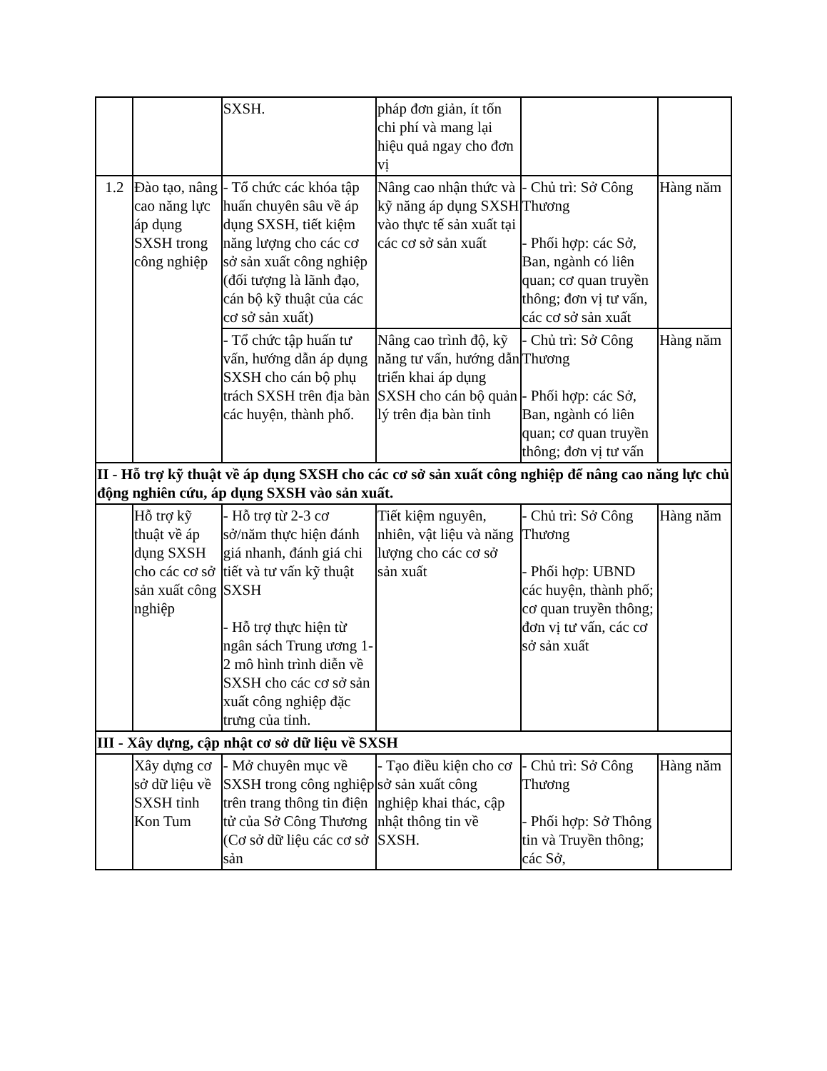| | | SXSH. | pháp đơn giản, ít tốn chi phí và mang lại hiệu quả ngay cho đơn vị | | |
| 1.2 | Đào tạo, nâng cao năng lực áp dụng SXSH trong công nghiệp | - Tổ chức các khóa tập huấn chuyên sâu về áp dụng SXSH, tiết kiệm năng lượng cho các cơ sở sản xuất công nghiệp (đối tượng là lãnh đạo, cán bộ kỹ thuật của các cơ sở sản xuất) | Nâng cao nhận thức và kỹ năng áp dụng SXSH vào thực tế sản xuất tại các cơ sở sản xuất | - Chủ trì: Sở Công Thương - Phối hợp: các Sở, Ban, ngành có liên quan; cơ quan truyền thông; đơn vị tư vấn, các cơ sở sản xuất | Hàng năm |
| | | - Tổ chức tập huấn tư vấn, hướng dẫn áp dụng SXSH cho cán bộ phụ trách SXSH trên địa bàn các huyện, thành phố. | Nâng cao trình độ, kỹ năng tư vấn, hướng dẫn triển khai áp dụng SXSH cho cán bộ quản lý trên địa bàn tỉnh | - Chủ trì: Sở Công Thương - Phối hợp: các Sở, Ban, ngành có liên quan; cơ quan truyền thông; đơn vị tư vấn | Hàng năm |
| II - Hỗ trợ kỹ thuật về áp dụng SXSH cho các cơ sở sản xuất công nghiệp để nâng cao năng lực chủ động nghiên cứu, áp dụng SXSH vào sản xuất. | | | | | |
| | Hỗ trợ kỹ thuật về áp dụng SXSH cho các cơ sở sản xuất công nghiệp | - Hỗ trợ từ 2-3 cơ sở/năm thực hiện đánh giá nhanh, đánh giá chi tiết và tư vấn kỹ thuật SXSH - Hỗ trợ thực hiện từ ngân sách Trung ương 1-2 mô hình trình diễn về SXSH cho các cơ sở sản xuất công nghiệp đặc trưng của tỉnh. | Tiết kiệm nguyên, nhiên, vật liệu và năng lượng cho các cơ sở sản xuất | - Chủ trì: Sở Công Thương - Phối hợp: UBND các huyện, thành phố; cơ quan truyền thông; đơn vị tư vấn, các cơ sở sản xuất | Hàng năm |
| III - Xây dựng, cập nhật cơ sở dữ liệu về SXSH | | | | | |
| | Xây dựng cơ sở dữ liệu về SXSH tỉnh Kon Tum | - Mở chuyên mục về SXSH trong công nghiệp trên trang thông tin điện tử của Sở Công Thương (Cơ sở dữ liệu các cơ sở sản | - Tạo điều kiện cho cơ sở sản xuất công nghiệp khai thác, cập nhật thông tin về SXSH. | - Chủ trì: Sở Công Thương - Phối hợp: Sở Thông tin và Truyền thông; các Sở, | Hàng năm |